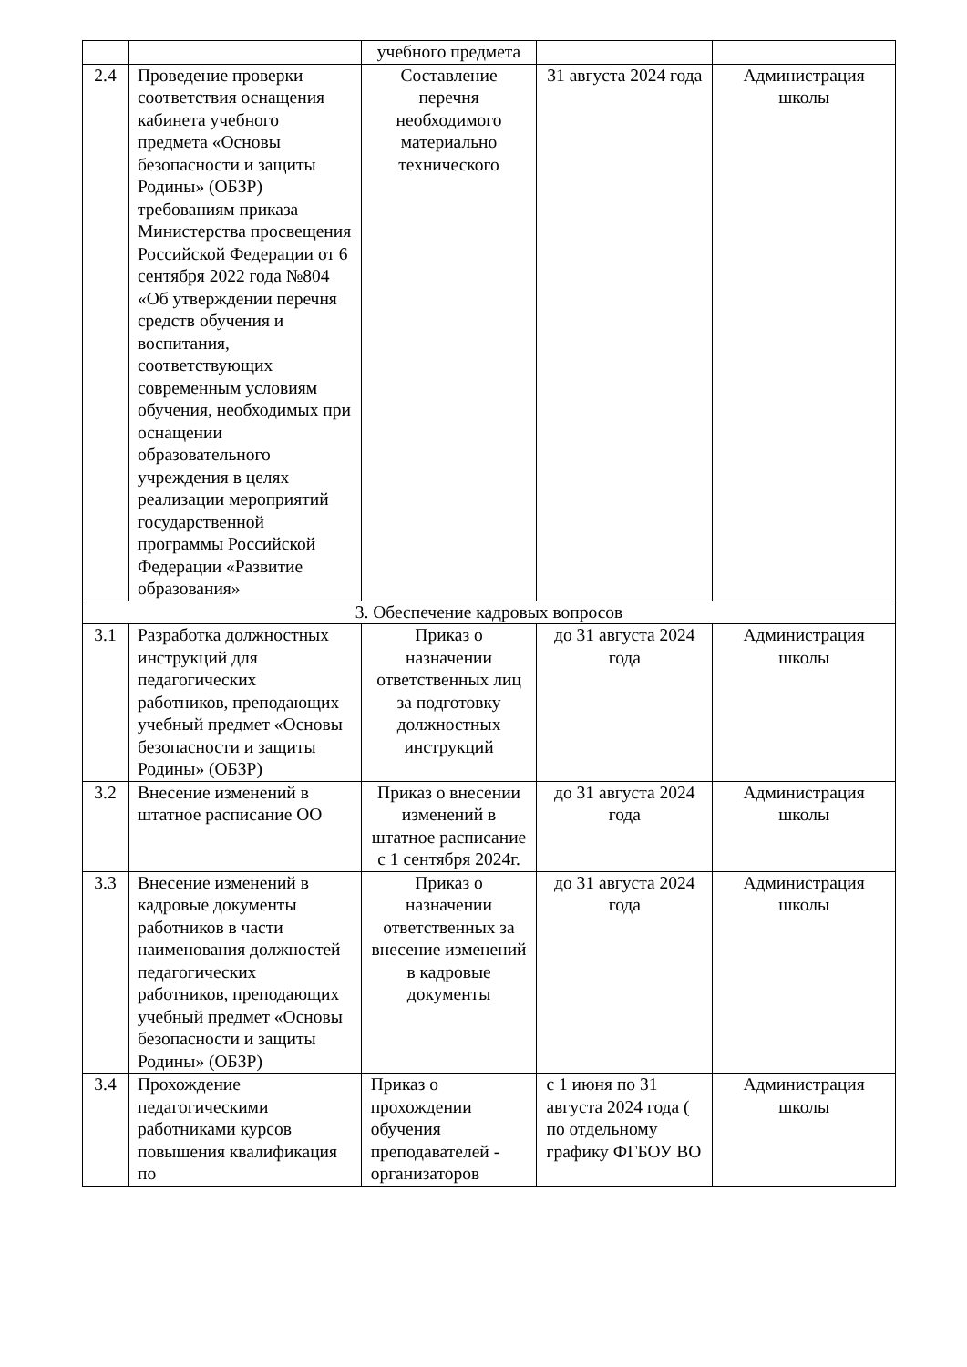| | | учебного предмета | | |
| 2.4 | Проведение проверки соответствия оснащения кабинета учебного предмета «Основы безопасности и защиты Родины» (ОБЗР) требованиям приказа Министерства просвещения Российской Федерации от 6 сентября 2022 года №804 «Об утверждении перечня средств обучения и воспитания, соответствующих современным условиям обучения, необходимых при оснащении образовательного учреждения в целях реализации мероприятий государственной программы Российской Федерации «Развитие образования» | Составление перечня необходимого материально технического | 31 августа 2024 года | Администрация школы |
| 3. Обеспечение кадровых вопросов | | | | |
| 3.1 | Разработка должностных инструкций для педагогических работников, преподающих учебный предмет «Основы безопасности и защиты Родины» (ОБЗР) | Приказ о назначении ответственных лиц за подготовку должностных инструкций | до 31 августа 2024 года | Администрация школы |
| 3.2 | Внесение изменений в штатное расписание ОО | Приказ о внесении изменений в штатное расписание с 1 сентября 2024г. | до 31 августа 2024 года | Администрация школы |
| 3.3 | Внесение изменений в кадровые документы работников в части наименования должностей педагогических работников, преподающих учебный предмет «Основы безопасности и защиты Родины» (ОБЗР) | Приказ о назначении ответственных за внесение изменений в кадровые документы | до 31 августа 2024 года | Администрация школы |
| 3.4 | Прохождение педагогическими работниками курсов повышения квалификация по | Приказ о прохождении обучения преподавателей - организаторов | с 1 июня по 31 августа 2024 года ( по отдельному графику ФГБОУ ВО | Администрация школы |